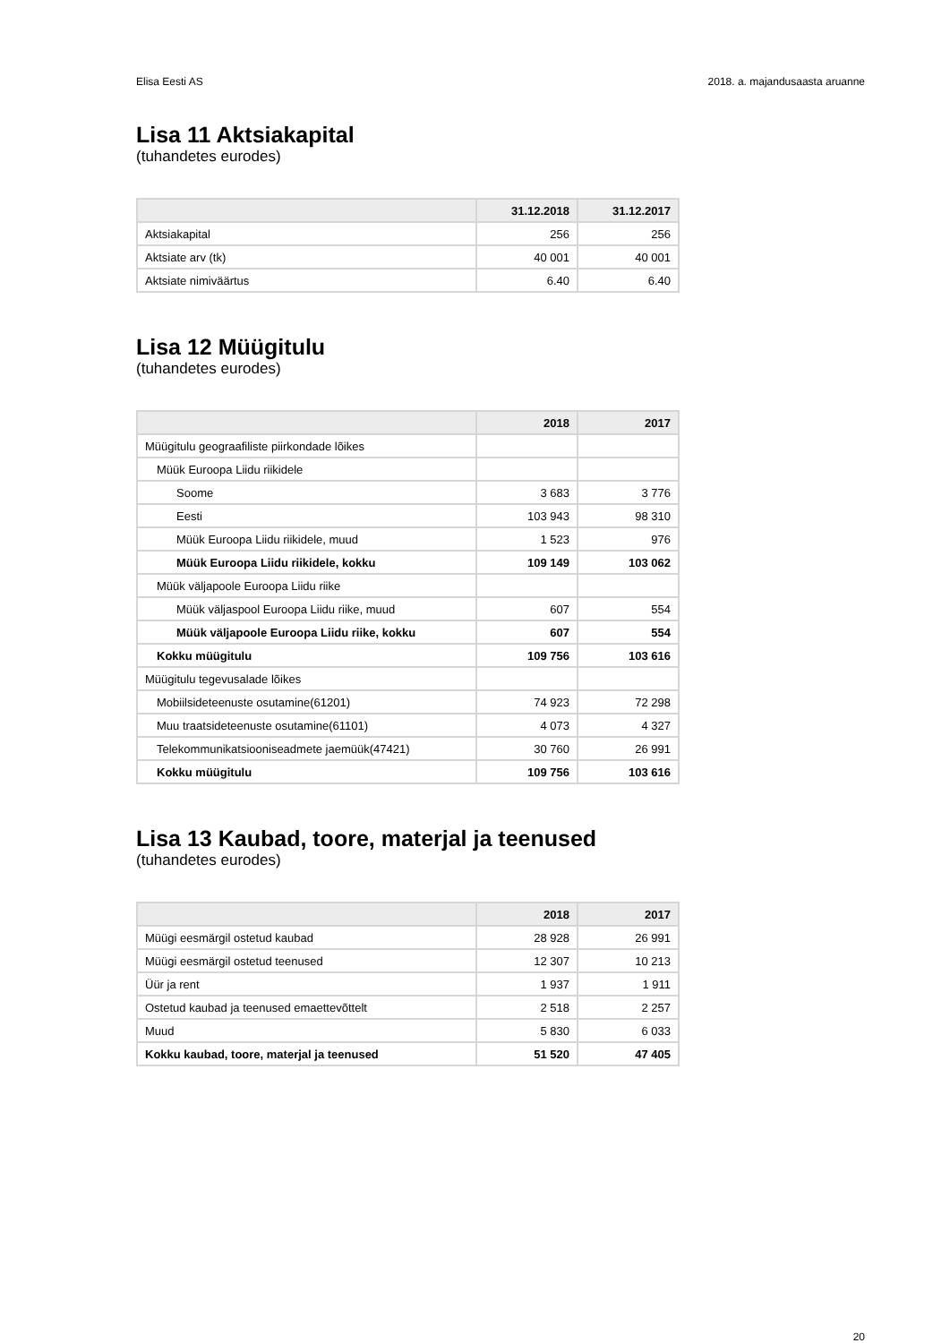Elisa Eesti AS 2018. a. majandusaasta aruanne
Lisa 11 Aktsiakapital
(tuhandetes eurodes)
| | 31.12.2018 | 31.12.2017 |
| --- | --- | --- |
| Aktsiakapital | 256 | 256 |
| Aktsiate arv (tk) | 40 001 | 40 001 |
| Aktsiate nimiväärtus | 6.40 | 6.40 |
Lisa 12 Müügitulu
(tuhandetes eurodes)
| | 2018 | 2017 |
| --- | --- | --- |
| Müügitulu geograafiliste piirkondade lõikes | | |
| Müük Euroopa Liidu riikidele | | |
| Soome | 3 683 | 3 776 |
| Eesti | 103 943 | 98 310 |
| Müük Euroopa Liidu riikidele, muud | 1 523 | 976 |
| Müük Euroopa Liidu riikidele, kokku | 109 149 | 103 062 |
| Müük väljapoole Euroopa Liidu riike | | |
| Müük väljaspool Euroopa Liidu riike, muud | 607 | 554 |
| Müük väljapoole Euroopa Liidu riike, kokku | 607 | 554 |
| Kokku müügitulu | 109 756 | 103 616 |
| Müügitulu tegevusalade lõikes | | |
| Mobiilsideteenuste osutamine(61201) | 74 923 | 72 298 |
| Muu traatsideteenuste osutamine(61101) | 4 073 | 4 327 |
| Telekommunikatsiooniseadmete jaemüük(47421) | 30 760 | 26 991 |
| Kokku müügitulu | 109 756 | 103 616 |
Lisa 13 Kaubad, toore, materjal ja teenused
(tuhandetes eurodes)
| | 2018 | 2017 |
| --- | --- | --- |
| Müügi eesmärgil ostetud kaubad | 28 928 | 26 991 |
| Müügi eesmärgil ostetud teenused | 12 307 | 10 213 |
| Üür ja rent | 1 937 | 1 911 |
| Ostetud kaubad ja teenused emaettevõttelt | 2 518 | 2 257 |
| Muud | 5 830 | 6 033 |
| Kokku kaubad, toore, materjal ja teenused | 51 520 | 47 405 |
20